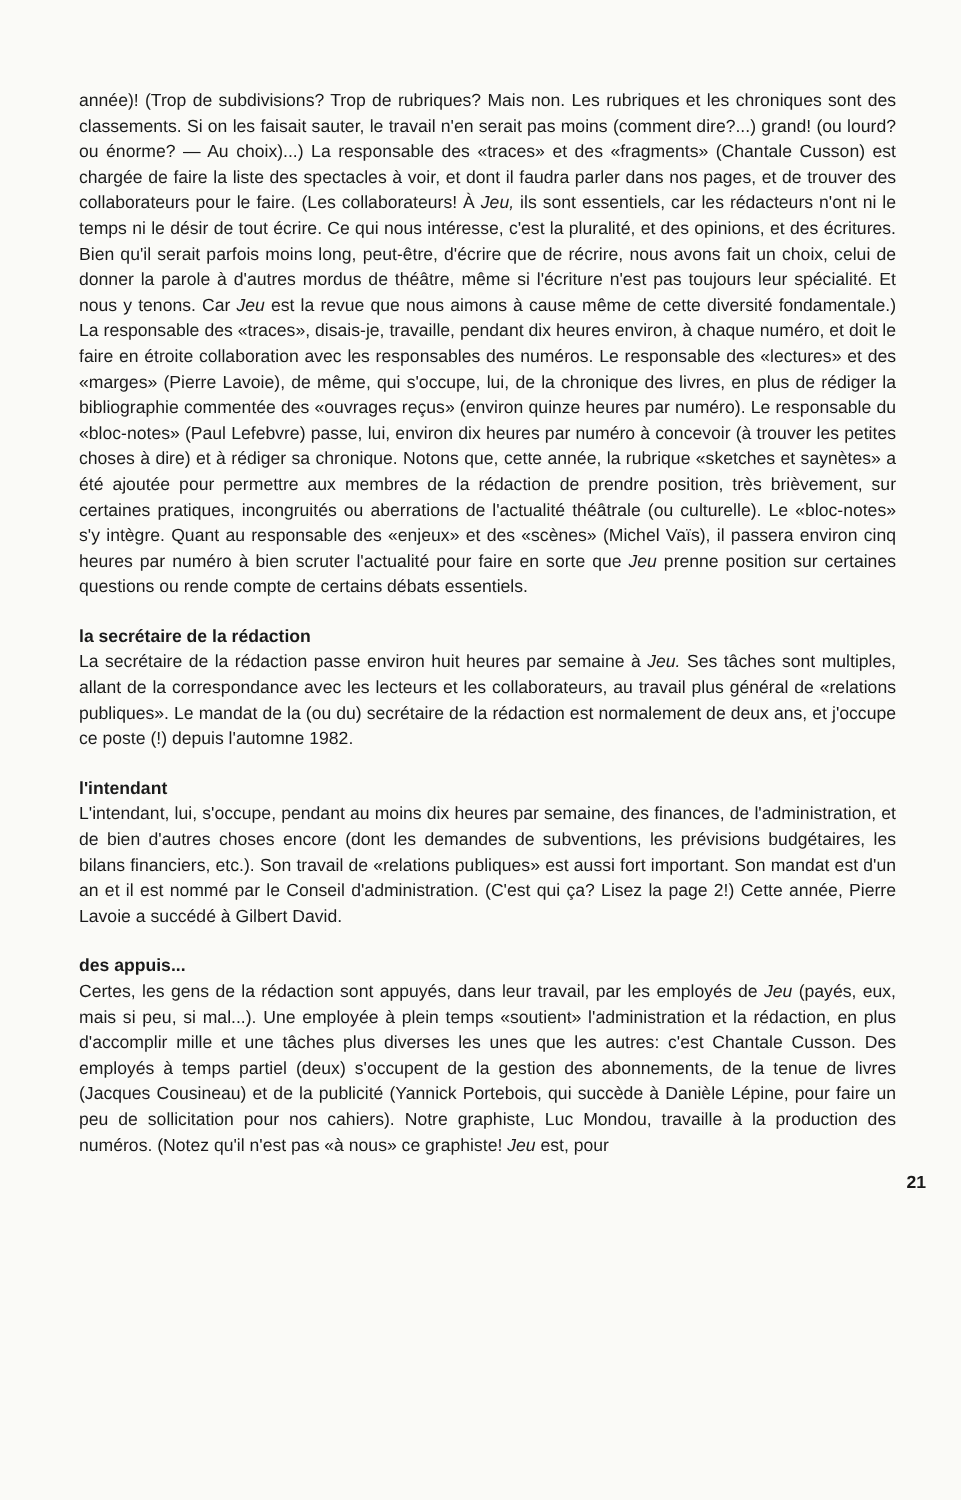année)! (Trop de subdivisions? Trop de rubriques? Mais non. Les rubriques et les chroniques sont des classements. Si on les faisait sauter, le travail n'en serait pas moins (comment dire?...) grand! (ou lourd? ou énorme? — Au choix)...) La responsable des «traces» et des «fragments» (Chantale Cusson) est chargée de faire la liste des spectacles à voir, et dont il faudra parler dans nos pages, et de trouver des collaborateurs pour le faire. (Les collaborateurs! À Jeu, ils sont essentiels, car les rédacteurs n'ont ni le temps ni le désir de tout écrire. Ce qui nous intéresse, c'est la pluralité, et des opinions, et des écritures. Bien qu'il serait parfois moins long, peut-être, d'écrire que de récrire, nous avons fait un choix, celui de donner la parole à d'autres mordus de théâtre, même si l'écriture n'est pas toujours leur spécialité. Et nous y tenons. Car Jeu est la revue que nous aimons à cause même de cette diversité fondamentale.) La responsable des «traces», disais-je, travaille, pendant dix heures environ, à chaque numéro, et doit le faire en étroite collaboration avec les responsables des numéros. Le responsable des «lectures» et des «marges» (Pierre Lavoie), de même, qui s'occupe, lui, de la chronique des livres, en plus de rédiger la bibliographie commentée des «ouvrages reçus» (environ quinze heures par numéro). Le responsable du «bloc-notes» (Paul Lefebvre) passe, lui, environ dix heures par numéro à concevoir (à trouver les petites choses à dire) et à rédiger sa chronique. Notons que, cette année, la rubrique «sketches et saynètes» a été ajoutée pour permettre aux membres de la rédaction de prendre position, très brièvement, sur certaines pratiques, incongruités ou aberrations de l'actualité théâtrale (ou culturelle). Le «bloc-notes» s'y intègre. Quant au responsable des «enjeux» et des «scènes» (Michel Vaïs), il passera environ cinq heures par numéro à bien scruter l'actualité pour faire en sorte que Jeu prenne position sur certaines questions ou rende compte de certains débats essentiels.
la secrétaire de la rédaction
La secrétaire de la rédaction passe environ huit heures par semaine à Jeu. Ses tâches sont multiples, allant de la correspondance avec les lecteurs et les collaborateurs, au travail plus général de «relations publiques». Le mandat de la (ou du) secrétaire de la rédaction est normalement de deux ans, et j'occupe ce poste (!) depuis l'automne 1982.
l'intendant
L'intendant, lui, s'occupe, pendant au moins dix heures par semaine, des finances, de l'administration, et de bien d'autres choses encore (dont les demandes de subventions, les prévisions budgétaires, les bilans financiers, etc.). Son travail de «relations publiques» est aussi fort important. Son mandat est d'un an et il est nommé par le Conseil d'administration. (C'est qui ça? Lisez la page 2!) Cette année, Pierre Lavoie a succédé à Gilbert David.
des appuis...
Certes, les gens de la rédaction sont appuyés, dans leur travail, par les employés de Jeu (payés, eux, mais si peu, si mal...). Une employée à plein temps «soutient» l'administration et la rédaction, en plus d'accomplir mille et une tâches plus diverses les unes que les autres: c'est Chantale Cusson. Des employés à temps partiel (deux) s'occupent de la gestion des abonnements, de la tenue de livres (Jacques Cousineau) et de la publicité (Yannick Portebois, qui succède à Danièle Lépine, pour faire un peu de sollicitation pour nos cahiers). Notre graphiste, Luc Mondou, travaille à la production des numéros. (Notez qu'il n'est pas «à nous» ce graphiste! Jeu est, pour
21